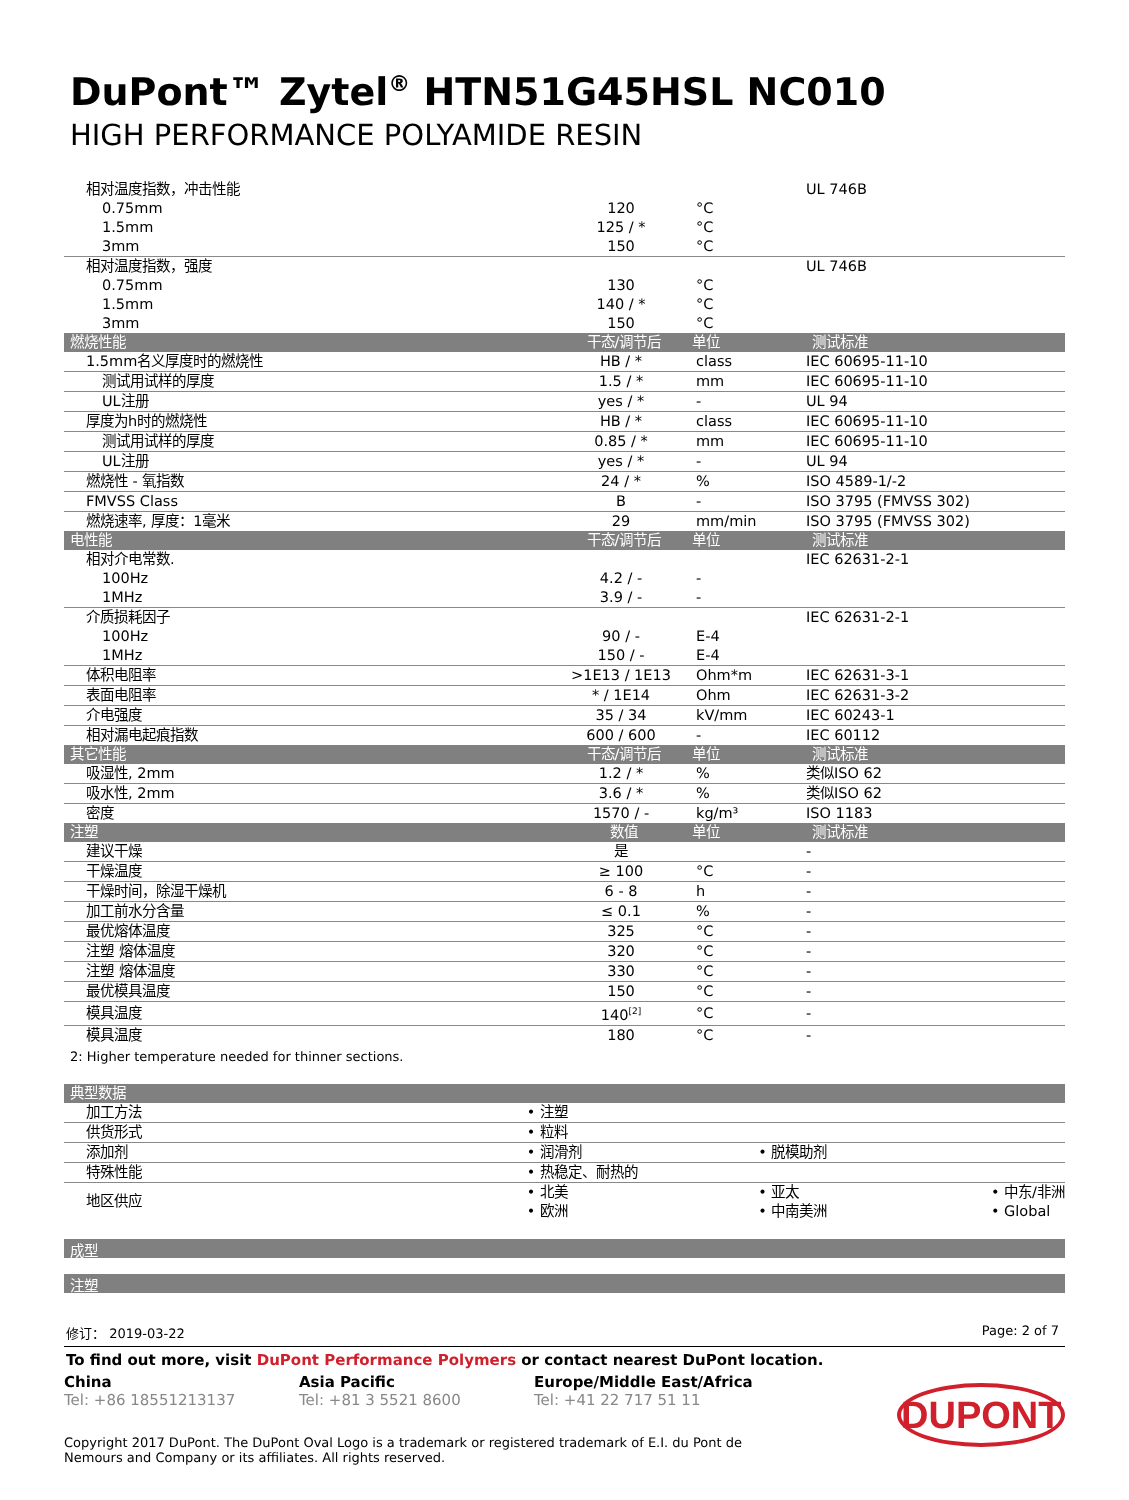DuPont™ Zytel<sup>®</sup> HTN51G45HSL NC010
HIGH PERFORMANCE POLYAMIDE RESIN
| 相对温度指数，冲击性能 | | | UL 746B |
| 0.75mm | 120 | °C | |
| 1.5mm | 125 / * | °C | |
| 3mm | 150 | °C | |
| 相对温度指数，强度 | | | UL 746B |
| 0.75mm | 130 | °C | |
| 1.5mm | 140 / * | °C | |
| 3mm | 150 | °C | |
| 燃烧性能 | 干态/调节后 | 单位 | 测试标准 |
| 1.5mm名义厚度时的燃烧性 | HB / * | class | IEC 60695-11-10 |
| 测试用试样的厚度 | 1.5 / * | mm | IEC 60695-11-10 |
| UL注册 | yes / * | - | UL 94 |
| 厚度为h时的燃烧性 | HB / * | class | IEC 60695-11-10 |
| 测试用试样的厚度 | 0.85 / * | mm | IEC 60695-11-10 |
| UL注册 | yes / * | - | UL 94 |
| 燃烧性 - 氧指数 | 24 / * | % | ISO 4589-1/-2 |
| FMVSS Class | B | - | ISO 3795 (FMVSS 302) |
| 燃烧速率, 厚度：1毫米 | 29 | mm/min | ISO 3795 (FMVSS 302) |
| 电性能 | 干态/调节后 | 单位 | 测试标准 |
| 相对介电常数. | | | IEC 62631-2-1 |
| 100Hz | 4.2 / - | - | |
| 1MHz | 3.9 / - | - | |
| 介质损耗因子 | | | IEC 62631-2-1 |
| 100Hz | 90 / - | E-4 | |
| 1MHz | 150 / - | E-4 | |
| 体积电阻率 | >1E13 / 1E13 | Ohm*m | IEC 62631-3-1 |
| 表面电阻率 | * / 1E14 | Ohm | IEC 62631-3-2 |
| 介电强度 | 35 / 34 | kV/mm | IEC 60243-1 |
| 相对漏电起痕指数 | 600 / 600 | - | IEC 60112 |
| 其它性能 | 干态/调节后 | 单位 | 测试标准 |
| 吸湿性, 2mm | 1.2 / * | % | 类似ISO 62 |
| 吸水性, 2mm | 3.6 / * | % | 类似ISO 62 |
| 密度 | 1570 / - | kg/m³ | ISO 1183 |
| 注塑 | 数值 | 单位 | 测试标准 |
| 建议干燥 | 是 | | - |
| 干燥温度 | ≥ 100 | °C | - |
| 干燥时间，除湿干燥机 | 6 - 8 | h | - |
| 加工前水分含量 | ≤ 0.1 | % | - |
| 最优熔体温度 | 325 | °C | - |
| 注塑 熔体温度 | 320 | °C | - |
| 注塑 熔体温度 | 330 | °C | - |
| 最优模具温度 | 150 | °C | - |
| 模具温度 | 140<sup>[2]</sup> | °C | - |
| 模具温度 | 180 | °C | - |
2: Higher temperature needed for thinner sections.
| 典型数据 | | | |
| --- | --- | --- | --- |
| 加工方法 | • 注塑 | | |
| 供货形式 | • 粒料 | | |
| 添加剂 | • 润滑剂 | • 脱模助剂 | |
| 特殊性能 | • 热稳定、耐热的 | | |
| 地区供应 | • 北美 • 欧洲 | • 亚太 • 中南美洲 | • 中东/非洲 • Global |
成型
注塑
修订： 2019-03-22 Page: 2 of 7
To find out more, visit DuPont Performance Polymers or contact nearest DuPont location.
China
Tel: +86 18551213137
Asia Pacific
Tel: +81 3 5521 8600
Europe/Middle East/Africa
Tel: +41 22 717 51 11
Copyright 2017 DuPont. The DuPont Oval Logo is a trademark or registered trademark of E.I. du Pont de Nemours and Company or its affiliates. All rights reserved.
DUPONT